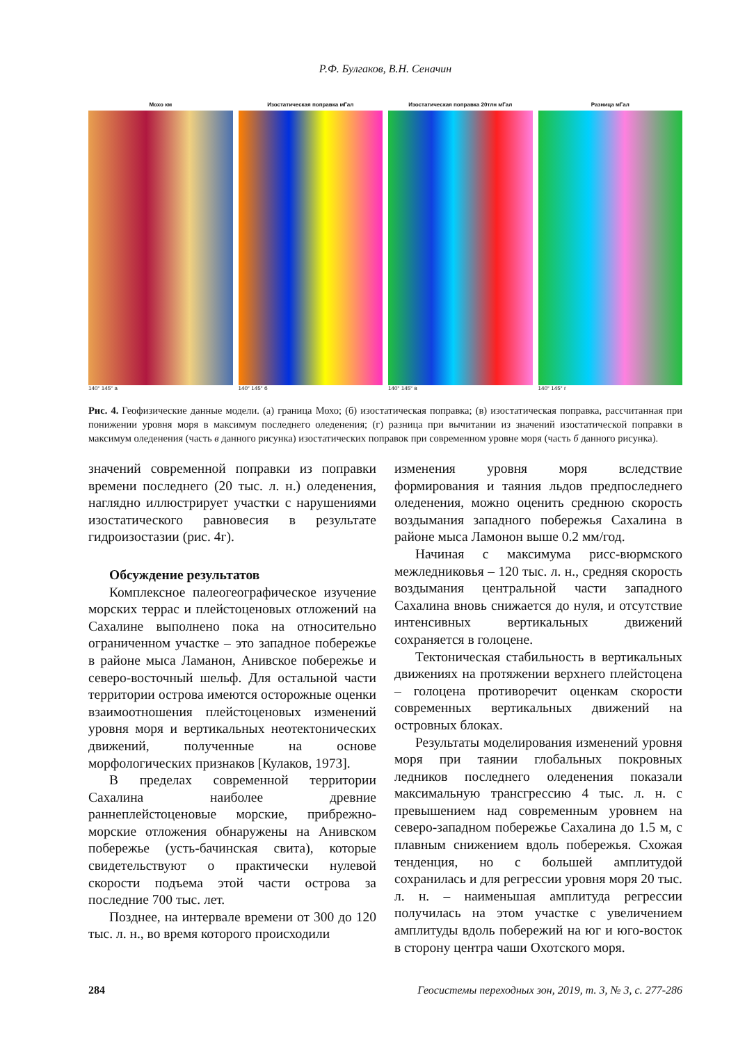Р.Ф. Булгаков, В.Н. Сеначин
Мохо км
140° 145° а
Изостатическая поправка мГал
140° 145° б
Изостатическая поправка 20тлн мГал
140° 145° в
Разница мГал
140° 145° г
Рис. 4. Геофизические данные модели. (а) граница Мохо; (б) изостатическая поправка; (в) изостатическая поправка, рассчитанная при понижении уровня моря в максимум последнего оледенения; (г) разница при вычитании из значений изостатической поправки в максимум оледенения (часть в данного рисунка) изостатических поправок при современном уровне моря (часть б данного рисунка).
значений современной поправки из поправки времени последнего (20 тыс. л. н.) оледенения, наглядно иллюстрирует участки с нарушениями изостатического равновесия в результате гидроизостазии (рис. 4г).
Обсуждение результатов
Комплексное палеогеографическое изучение морских террас и плейстоценовых отложений на Сахалине выполнено пока на относительно ограниченном участке – это западное побережье в районе мыса Ламанон, Анивское побережье и северо-восточный шельф. Для остальной части территории острова имеются осторожные оценки взаимоотношения плейстоценовых изменений уровня моря и вертикальных неотектонических движений, полученные на основе морфологических признаков [Кулаков, 1973].
В пределах современной территории Сахалина наиболее древние раннеплейстоценовые морские, прибрежно-морские отложения обнаружены на Анивском побережье (усть-бачинская свита), которые свидетельствуют о практически нулевой скорости подъема этой части острова за последние 700 тыс. лет.
Позднее, на интервале времени от 300 до 120 тыс. л. н., во время которого происходили
изменения уровня моря вследствие формирования и таяния льдов предпоследнего оледенения, можно оценить среднюю скорость воздымания западного побережья Сахалина в районе мыса Ламонон выше 0.2 мм/год.
Начиная с максимума рисс-вюрмского межледниковья – 120 тыс. л. н., средняя скорость воздымания центральной части западного Сахалина вновь снижается до нуля, и отсутствие интенсивных вертикальных движений сохраняется в голоцене.
Тектоническая стабильность в вертикальных движениях на протяжении верхнего плейстоцена – голоцена противоречит оценкам скорости современных вертикальных движений на островных блоках.
Результаты моделирования изменений уровня моря при таянии глобальных покровных ледников последнего оледенения показали максимальную трансгрессию 4 тыс. л. н. с превышением над современным уровнем на северо-западном побережье Сахалина до 1.5 м, с плавным снижением вдоль побережья. Схожая тенденция, но с большей амплитудой сохранилась и для регрессии уровня моря 20 тыс. л. н. – наименьшая амплитуда регрессии получилась на этом участке с увеличением амплитуды вдоль побережий на юг и юго-восток в сторону центра чаши Охотского моря.
284 Геосистемы переходных зон, 2019, т. 3, № 3, с. 277-286